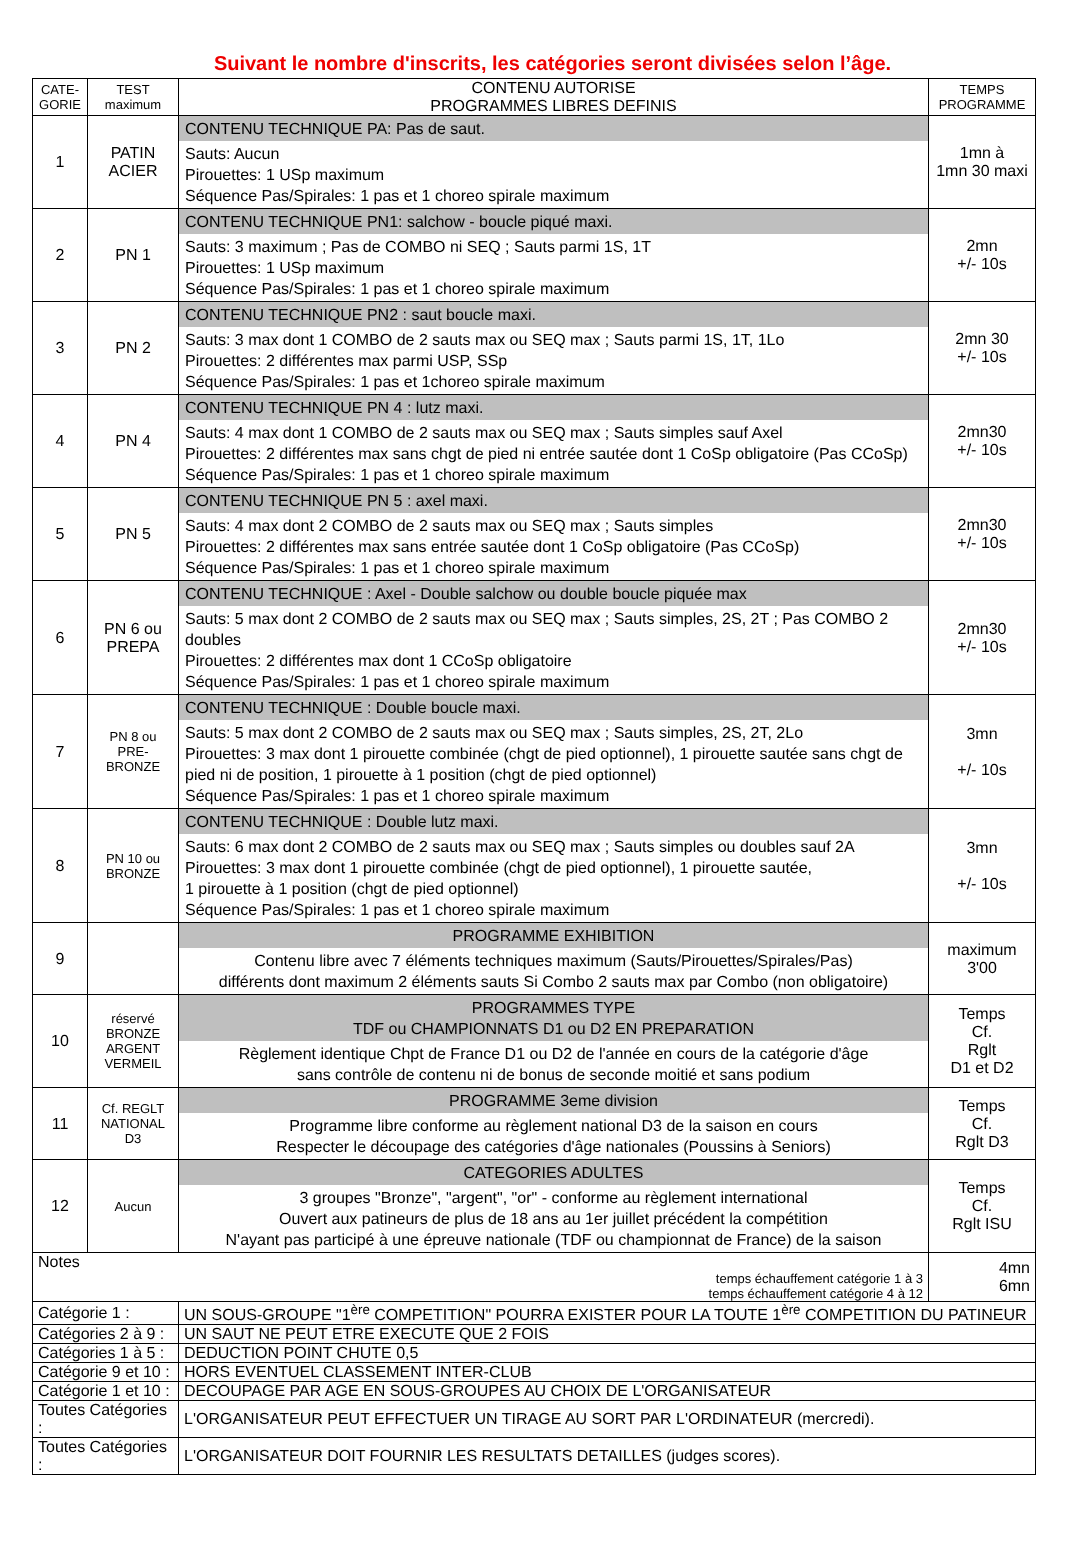Suivant le nombre d'inscrits, les catégories seront divisées selon l’âge.
| CATE- GORIE | TEST maximum | CONTENU AUTORISE PROGRAMMES LIBRES DEFINIS | TEMPS PROGRAMME |
| --- | --- | --- | --- |
| 1 | PATIN ACIER | CONTENU TECHNIQUE PA: Pas de saut. Sauts: Aucun Pirouettes: 1 USp maximum Séquence Pas/Spirales: 1 pas et 1 choreo spirale maximum | 1mn à 1mn 30 maxi |
| 2 | PN 1 | CONTENU TECHNIQUE PN1: salchow - boucle piqué maxi. Sauts: 3 maximum ; Pas de COMBO ni SEQ ; Sauts parmi 1S, 1T Pirouettes: 1 USp maximum Séquence Pas/Spirales: 1 pas et 1 choreo spirale maximum | 2mn +/- 10s |
| 3 | PN 2 | CONTENU TECHNIQUE PN2 : saut boucle maxi. Sauts: 3 max dont 1 COMBO de 2 sauts max ou SEQ max ; Sauts parmi 1S, 1T, 1Lo Pirouettes: 2 différentes max parmi USP, SSp Séquence Pas/Spirales: 1 pas et 1choreo spirale maximum | 2mn 30 +/- 10s |
| 4 | PN 4 | CONTENU TECHNIQUE PN 4 : lutz maxi. Sauts: 4 max dont 1 COMBO de 2 sauts max ou SEQ max ; Sauts simples sauf Axel Pirouettes: 2 différentes max sans chgt de pied ni entrée sautée dont 1 CoSp obligatoire (Pas CCoSp) Séquence Pas/Spirales: 1 pas et 1 choreo spirale maximum | 2mn30 +/- 10s |
| 5 | PN 5 | CONTENU TECHNIQUE PN 5 : axel maxi. Sauts: 4 max dont 2 COMBO de 2 sauts max ou SEQ max ; Sauts simples Pirouettes: 2 différentes max sans entrée sautée dont 1 CoSp obligatoire (Pas CCoSp) Séquence Pas/Spirales: 1 pas et 1 choreo spirale maximum | 2mn30 +/- 10s |
| 6 | PN 6 ou PREPA | CONTENU TECHNIQUE : Axel - Double salchow ou double boucle piquée max Sauts: 5 max dont 2 COMBO de 2 sauts max ou SEQ max ; Sauts simples, 2S, 2T ; Pas COMBO 2 doubles Pirouettes: 2 différentes max dont 1 CCoSp obligatoire Séquence Pas/Spirales: 1 pas et 1 choreo spirale maximum | 2mn30 +/- 10s |
| 7 | PN 8 ou PRE-BRONZE | CONTENU TECHNIQUE : Double boucle maxi. Sauts: 5 max dont 2 COMBO de 2 sauts max ou SEQ max ; Sauts simples, 2S, 2T, 2Lo Pirouettes: 3 max dont 1 pirouette combinée (chgt de pied optionnel), 1 pirouette sautée sans chgt de pied ni de position, 1 pirouette à 1 position (chgt de pied optionnel) Séquence Pas/Spirales: 1 pas et 1 choreo spirale maximum | 3mn +/- 10s |
| 8 | PN 10 ou BRONZE | CONTENU TECHNIQUE : Double lutz maxi. Sauts: 6 max dont 2 COMBO de 2 sauts max ou SEQ max ; Sauts simples ou doubles sauf 2A Pirouettes: 3 max dont 1 pirouette combinée (chgt de pied optionnel), 1 pirouette sautée, 1 pirouette à 1 position (chgt de pied optionnel) Séquence Pas/Spirales: 1 pas et 1 choreo spirale maximum | 3mn +/- 10s |
| 9 | | PROGRAMME EXHIBITION Contenu libre avec 7 éléments techniques maximum (Sauts/Pirouettes/Spirales/Pas) différents dont maximum 2 éléments sauts Si Combo 2 sauts max par Combo (non obligatoire) | maximum 3'00 |
| 10 | réservé BRONZE ARGENT VERMEIL | PROGRAMMES TYPE TDF ou CHAMPIONNATS D1 ou D2 EN PREPARATION Règlement identique Chpt de France D1 ou D2 de l'année en cours de la catégorie d'âge sans contrôle de contenu ni de bonus de seconde moitié et sans podium | Temps Cf. Rglt D1 et D2 |
| 11 | Cf. REGLT NATIONAL D3 | PROGRAMME 3eme division Programme libre conforme au règlement national D3 de la saison en cours Respecter le découpage des catégories d'âge nationales (Poussins à Seniors) | Temps Cf. Rglt D3 |
| 12 | Aucun | CATEGORIES ADULTES 3 groupes "Bronze", "argent", "or" - conforme au règlement international Ouvert aux patineurs de plus de 18 ans au 1er juillet précédent la compétition N'ayant pas participé à une épreuve nationale (TDF ou championnat de France) de la saison | Temps Cf. Rglt ISU |
| Notes temps échauffement catégorie 1 à 3 temps échauffement catégorie 4 à 12 | | | 4mn 6mn |
| Catégorie 1 : | | UN SOUS-GROUPE "1<sup>ère</sup> COMPETITION" POURRA EXISTER POUR LA TOUTE 1<sup>ère</sup> COMPETITION DU PATINEUR | |
| Catégories 2 à 9 : | | UN SAUT NE PEUT ETRE EXECUTE QUE 2 FOIS | |
| Catégories 1 à 5 : | | DEDUCTION POINT CHUTE 0,5 | |
| Catégorie 9 et 10 : | | HORS EVENTUEL CLASSEMENT INTER-CLUB | |
| Catégorie 1 et 10 : | | DECOUPAGE PAR AGE EN SOUS-GROUPES AU CHOIX DE L'ORGANISATEUR | |
| Toutes Catégories : | | L'ORGANISATEUR PEUT EFFECTUER UN TIRAGE AU SORT PAR L'ORDINATEUR (mercredi). | |
| Toutes Catégories : | | L'ORGANISATEUR DOIT FOURNIR LES RESULTATS DETAILLES (judges scores). | |